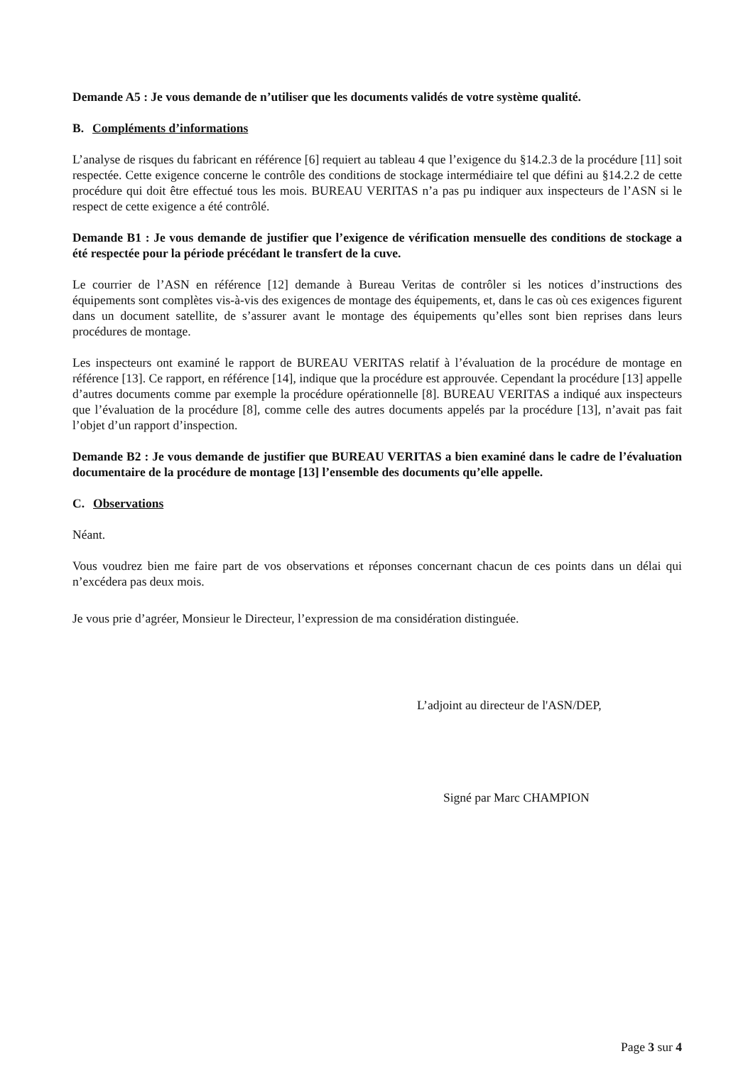Demande A5 : Je vous demande de n’utiliser que les documents validés de votre système qualité.
B. Compléments d’informations
L’analyse de risques du fabricant en référence [6] requiert au tableau 4 que l’exigence du §14.2.3 de la procédure [11] soit respectée. Cette exigence concerne le contrôle des conditions de stockage intermédiaire tel que défini au §14.2.2 de cette procédure qui doit être effectué tous les mois. BUREAU VERITAS n’a pas pu indiquer aux inspecteurs de l’ASN si le respect de cette exigence a été contrôlé.
Demande B1 : Je vous demande de justifier que l’exigence de vérification mensuelle des conditions de stockage a été respectée pour la période précédant le transfert de la cuve.
Le courrier de l’ASN en référence [12] demande à Bureau Veritas de contrôler si les notices d’instructions des équipements sont complètes vis-à-vis des exigences de montage des équipements, et, dans le cas où ces exigences figurent dans un document satellite, de s’assurer avant le montage des équipements qu’elles sont bien reprises dans leurs procédures de montage.
Les inspecteurs ont examiné le rapport de BUREAU VERITAS relatif à l’évaluation de la procédure de montage en référence [13]. Ce rapport, en référence [14], indique que la procédure est approuvée. Cependant la procédure [13] appelle d’autres documents comme par exemple la procédure opérationnelle [8]. BUREAU VERITAS a indiqué aux inspecteurs que l’évaluation de la procédure [8], comme celle des autres documents appelés par la procédure [13], n’avait pas fait l’objet d’un rapport d’inspection.
Demande B2 : Je vous demande de justifier que BUREAU VERITAS a bien examiné dans le cadre de l’évaluation documentaire de la procédure de montage [13] l’ensemble des documents qu’elle appelle.
C. Observations
Néant.
Vous voudrez bien me faire part de vos observations et réponses concernant chacun de ces points dans un délai qui n’excédera pas deux mois.
Je vous prie d’agréer, Monsieur le Directeur, l’expression de ma considération distinguée.
L’adjoint au directeur de l'ASN/DEP,
Signé par Marc CHAMPION
Page 3 sur 4